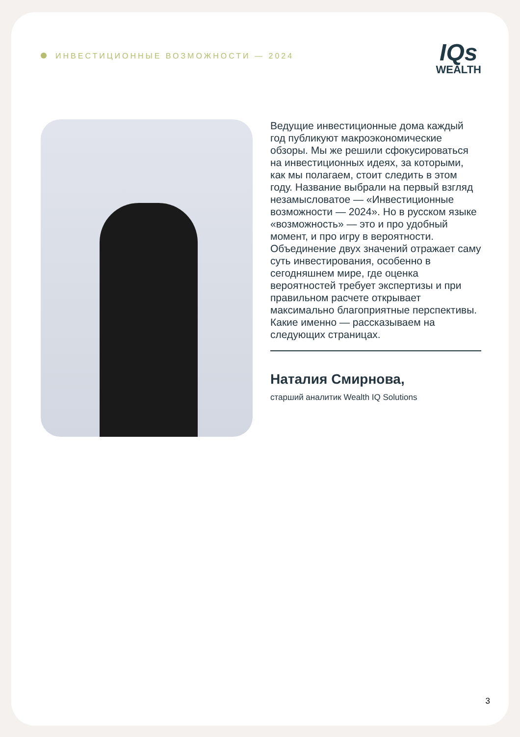ИНВЕСТИЦИОННЫЕ ВОЗМОЖНОСТИ — 2024
IQs
WEALTH
Ведущие инвестиционные дома каждый год публикуют макроэкономические обзоры. Мы же решили сфокусироваться на инвестиционных идеях, за которыми, как мы полагаем, стоит следить в этом году. Название выбрали на первый взгляд незамысловатое — «Инвестиционные возможности — 2024». Но в русском языке «возможность» — это и про удобный момент, и про игру в вероятности. Объединение двух значений отражает саму суть инвестирования, особенно в сегодняшнем мире, где оценка вероятностей требует экспертизы и при правильном расчете открывает максимально благоприятные перспективы. Какие именно — рассказываем на следующих страницах.
Наталия Смирнова,
старший аналитик Wealth IQ Solutions
3